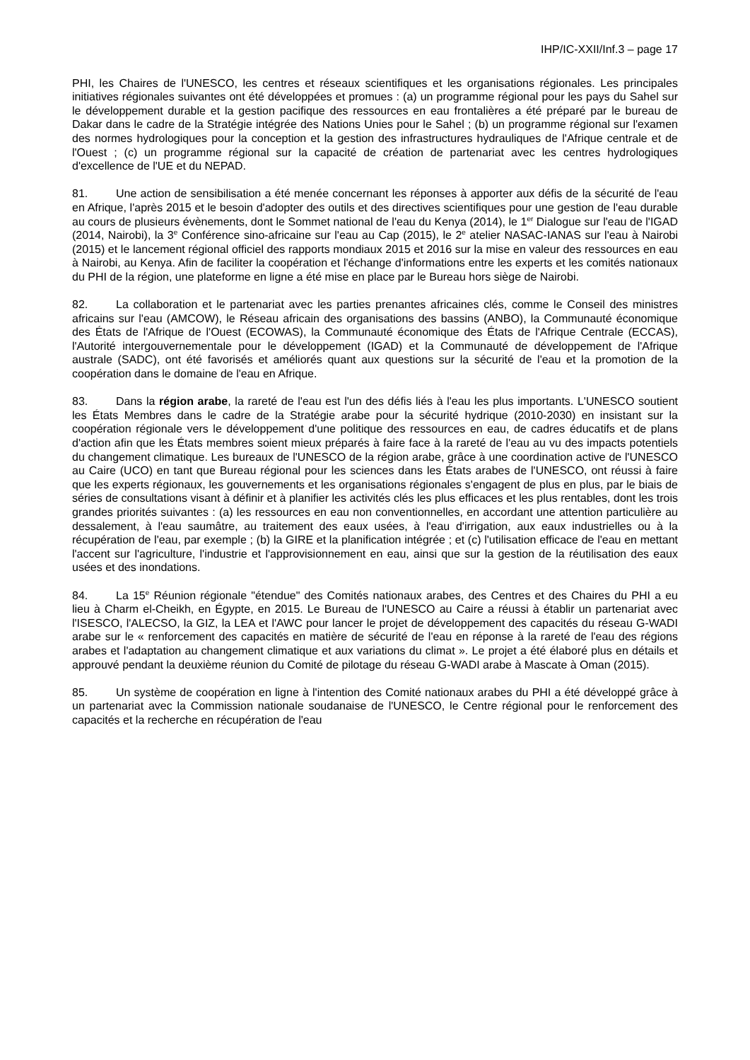IHP/IC-XXII/Inf.3 – page 17
PHI, les Chaires de l'UNESCO, les centres et réseaux scientifiques et les organisations régionales. Les principales initiatives régionales suivantes ont été développées et promues : (a) un programme régional pour les pays du Sahel sur le développement durable et la gestion pacifique des ressources en eau frontalières a été préparé par le bureau de Dakar dans le cadre de la Stratégie intégrée des Nations Unies pour le Sahel ; (b) un programme régional sur l'examen des normes hydrologiques pour la conception et la gestion des infrastructures hydrauliques de l'Afrique centrale et de l'Ouest ; (c) un programme régional sur la capacité de création de partenariat avec les centres hydrologiques d'excellence de l'UE et du NEPAD.
81. Une action de sensibilisation a été menée concernant les réponses à apporter aux défis de la sécurité de l'eau en Afrique, l'après 2015 et le besoin d'adopter des outils et des directives scientifiques pour une gestion de l'eau durable au cours de plusieurs évènements, dont le Sommet national de l'eau du Kenya (2014), le 1<sup>er</sup> Dialogue sur l'eau de l'IGAD (2014, Nairobi), la 3<sup>e</sup> Conférence sino-africaine sur l'eau au Cap (2015), le 2<sup>e</sup> atelier NASAC-IANAS sur l'eau à Nairobi (2015) et le lancement régional officiel des rapports mondiaux 2015 et 2016 sur la mise en valeur des ressources en eau à Nairobi, au Kenya. Afin de faciliter la coopération et l'échange d'informations entre les experts et les comités nationaux du PHI de la région, une plateforme en ligne a été mise en place par le Bureau hors siège de Nairobi.
82. La collaboration et le partenariat avec les parties prenantes africaines clés, comme le Conseil des ministres africains sur l'eau (AMCOW), le Réseau africain des organisations des bassins (ANBO), la Communauté économique des États de l'Afrique de l'Ouest (ECOWAS), la Communauté économique des États de l'Afrique Centrale (ECCAS), l'Autorité intergouvernementale pour le développement (IGAD) et la Communauté de développement de l'Afrique australe (SADC), ont été favorisés et améliorés quant aux questions sur la sécurité de l'eau et la promotion de la coopération dans le domaine de l'eau en Afrique.
83. Dans la région arabe, la rareté de l'eau est l'un des défis liés à l'eau les plus importants. L'UNESCO soutient les États Membres dans le cadre de la Stratégie arabe pour la sécurité hydrique (2010-2030) en insistant sur la coopération régionale vers le développement d'une politique des ressources en eau, de cadres éducatifs et de plans d'action afin que les États membres soient mieux préparés à faire face à la rareté de l'eau au vu des impacts potentiels du changement climatique. Les bureaux de l'UNESCO de la région arabe, grâce à une coordination active de l'UNESCO au Caire (UCO) en tant que Bureau régional pour les sciences dans les États arabes de l'UNESCO, ont réussi à faire que les experts régionaux, les gouvernements et les organisations régionales s'engagent de plus en plus, par le biais de séries de consultations visant à définir et à planifier les activités clés les plus efficaces et les plus rentables, dont les trois grandes priorités suivantes : (a) les ressources en eau non conventionnelles, en accordant une attention particulière au dessalement, à l'eau saumâtre, au traitement des eaux usées, à l'eau d'irrigation, aux eaux industrielles ou à la récupération de l'eau, par exemple ; (b) la GIRE et la planification intégrée ; et (c) l'utilisation efficace de l'eau en mettant l'accent sur l'agriculture, l'industrie et l'approvisionnement en eau, ainsi que sur la gestion de la réutilisation des eaux usées et des inondations.
84. La 15<sup>e</sup> Réunion régionale "étendue" des Comités nationaux arabes, des Centres et des Chaires du PHI a eu lieu à Charm el-Cheikh, en Égypte, en 2015. Le Bureau de l'UNESCO au Caire a réussi à établir un partenariat avec l'ISESCO, l'ALECSO, la GIZ, la LEA et l'AWC pour lancer le projet de développement des capacités du réseau G-WADI arabe sur le « renforcement des capacités en matière de sécurité de l'eau en réponse à la rareté de l'eau des régions arabes et l'adaptation au changement climatique et aux variations du climat ». Le projet a été élaboré plus en détails et approuvé pendant la deuxième réunion du Comité de pilotage du réseau G-WADI arabe à Mascate à Oman (2015).
85. Un système de coopération en ligne à l'intention des Comité nationaux arabes du PHI a été développé grâce à un partenariat avec la Commission nationale soudanaise de l'UNESCO, le Centre régional pour le renforcement des capacités et la recherche en récupération de l'eau